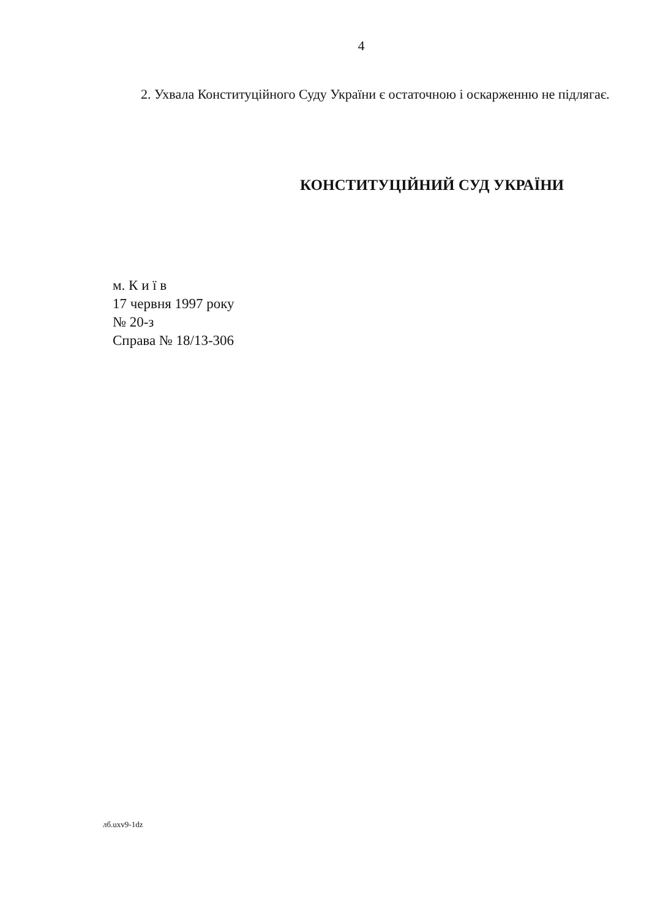4
2. Ухвала Конституційного Суду України є остаточною і оскарженню не підлягає.
КОНСТИТУЦІЙНИЙ СУД УКРАЇНИ
м. К и ї в
17 червня 1997 року
№ 20-з
Справа № 18/13-306
лб.uxv9-1dz